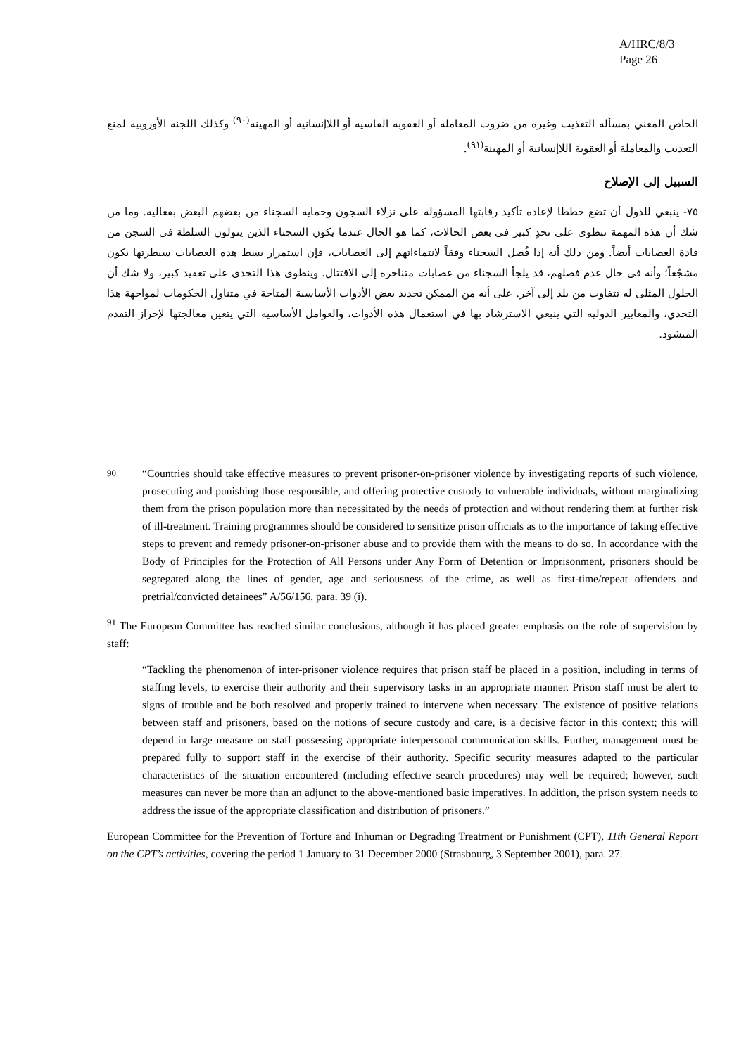A/HRC/8/3
Page 26
الخاص المعني بمسألة التعذيب وغيره من ضروب المعاملة أو العقوبة القاسية أو اللاإنسانية أو المهينة<sup>(٩٠)</sup> وكذلك اللجنة الأوروبية لمنع التعذيب والمعاملة أو العقوبة اللاإنسانية أو المهينة<sup>(٩١)</sup>.
السبيل إلى الإصلاح
٧٥- ينبغي للدول أن تضع خططا لإعادة تأكيد رقابتها المسؤولة على نزلاء السجون وحماية السجناء من بعضهم البعض بفعالية. وما من شك أن هذه المهمة تنطوي على تحدٍ كبير في بعض الحالات، كما هو الحال عندما يكون السجناء الذين يتولون السلطة في السجن من قادة العصابات أيضاً. ومن ذلك أنه إذا فُصل السجناء وفقاً لانتماءاتهم إلى العصابات، فإن استمرار بسط هذه العصابات سيطرتها يكون مشجّعاً؛ وأنه في حال عدم فصلهم، قد يلجأ السجناء من عصابات متناحرة إلى الاقتتال. وينطوي هذا التحدي على تعقيد كبير، ولا شك أن الحلول المثلى له تتفاوت من بلد إلى آخر. على أنه من الممكن تحديد بعض الأدوات الأساسية المتاحة في متناول الحكومات لمواجهة هذا التحدي، والمعايير الدولية التي ينبغي الاسترشاد بها في استعمال هذه الأدوات، والعوامل الأساسية التي يتعين معالجتها لإحراز التقدم المنشود.
<sup>90</sup> “Countries should take effective measures to prevent prisoner-on-prisoner violence by investigating reports of such violence, prosecuting and punishing those responsible, and offering protective custody to vulnerable individuals, without marginalizing them from the prison population more than necessitated by the needs of protection and without rendering them at further risk of ill-treatment. Training programmes should be considered to sensitize prison officials as to the importance of taking effective steps to prevent and remedy prisoner-on-prisoner abuse and to provide them with the means to do so. In accordance with the Body of Principles for the Protection of All Persons under Any Form of Detention or Imprisonment, prisoners should be segregated along the lines of gender, age and seriousness of the crime, as well as first-time/repeat offenders and pretrial/convicted detainees” A/56/156, para. 39 (i).
<sup>91</sup> The European Committee has reached similar conclusions, although it has placed greater emphasis on the role of supervision by staff:
“Tackling the phenomenon of inter-prisoner violence requires that prison staff be placed in a position, including in terms of staffing levels, to exercise their authority and their supervisory tasks in an appropriate manner. Prison staff must be alert to signs of trouble and be both resolved and properly trained to intervene when necessary. The existence of positive relations between staff and prisoners, based on the notions of secure custody and care, is a decisive factor in this context; this will depend in large measure on staff possessing appropriate interpersonal communication skills. Further, management must be prepared fully to support staff in the exercise of their authority. Specific security measures adapted to the particular characteristics of the situation encountered (including effective search procedures) may well be required; however, such measures can never be more than an adjunct to the above-mentioned basic imperatives. In addition, the prison system needs to address the issue of the appropriate classification and distribution of prisoners.”
European Committee for the Prevention of Torture and Inhuman or Degrading Treatment or Punishment (CPT), 11th General Report on the CPT’s activities, covering the period 1 January to 31 December 2000 (Strasbourg, 3 September 2001), para. 27.